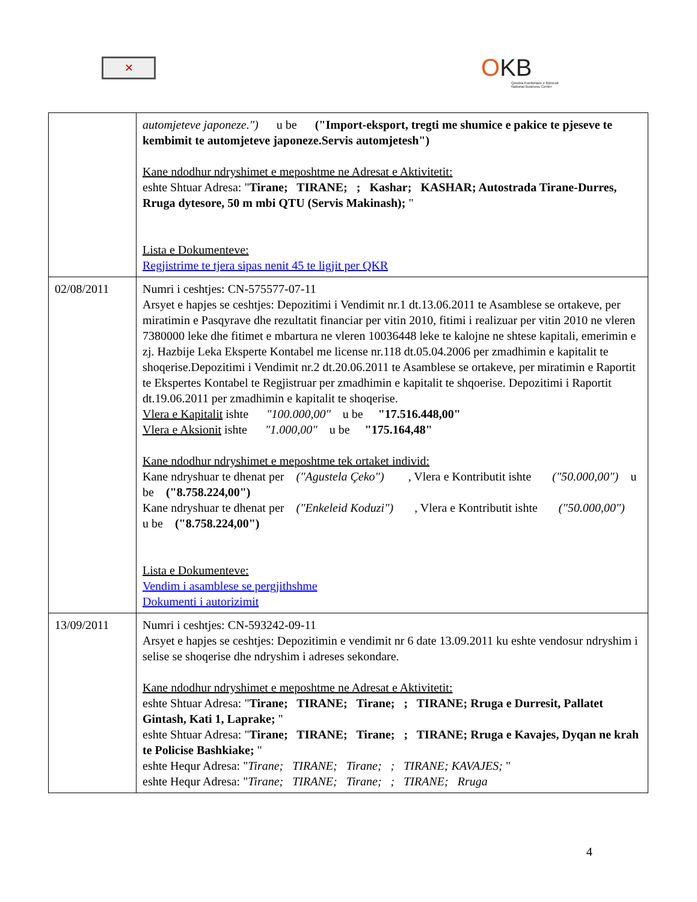✕
OKB
Qendra Kombëtare e Biznesit
National Business Center
| | automjeteve japoneze.") u be ("Import-eksport, tregti me shumice e pakice te pjeseve te kembimit te automjeteve japoneze.Servis automjetesh") Kane ndodhur ndryshimet e meposhtme ne Adresat e Aktivitetit: eshte Shtuar Adresa: " Tirane; TIRANE; ; Kashar; KASHAR; Autostrada Tirane-Durres, Rruga dytesore, 50 m mbi QTU (Servis Makinash); " Lista e Dokumenteve: Regjistrime te tjera sipas nenit 45 te ligjit per QKR |
| 02/08/2011 | Numri i ceshtjes: CN-575577-07-11 Arsyet e hapjes se ceshtjes: Depozitimi i Vendimit nr.1 dt.13.06.2011 te Asamblese se ortakeve, per miratimin e Pasqyrave dhe rezultatit financiar per vitin 2010, fitimi i realizuar per vitin 2010 ne vleren 7380000 leke dhe fitimet e mbartura ne vleren 10036448 leke te kalojne ne shtese kapitali, emerimin e zj. Hazbije Leka Eksperte Kontabel me license nr.118 dt.05.04.2006 per zmadhimin e kapitalit te shoqerise.Depozitimi i Vendimit nr.2 dt.20.06.2011 te Asamblese se ortakeve, per miratimin e Raportit te Ekspertes Kontabel te Regjistruar per zmadhimin e kapitalit te shqoerise. Depozitimi i Raportit dt.19.06.2011 per zmadhimin e kapitalit te shoqerise. Vlera e Kapitalit ishte "100.000,00" u be "17.516.448,00" Vlera e Aksionit ishte "1.000,00" u be "175.164,48" Kane ndodhur ndryshimet e meposhtme tek ortaket individ: Kane ndryshuar te dhenat per ("Agustela Çeko") , Vlera e Kontributit ishte ("50.000,00") u be ("8.758.224,00") Kane ndryshuar te dhenat per ("Enkeleid Koduzi") , Vlera e Kontributit ishte ("50.000,00") u be ("8.758.224,00") Lista e Dokumenteve: Vendim i asamblese se pergjithshme Dokumenti i autorizimit |
| 13/09/2011 | Numri i ceshtjes: CN-593242-09-11 Arsyet e hapjes se ceshtjes: Depozitimin e vendimit nr 6 date 13.09.2011 ku eshte vendosur ndryshim i selise se shoqerise dhe ndryshim i adreses sekondare. Kane ndodhur ndryshimet e meposhtme ne Adresat e Aktivitetit: eshte Shtuar Adresa: " Tirane; TIRANE; Tirane; ; TIRANE; Rruga e Durresit, Pallatet Gintash, Kati 1, Laprake; " eshte Shtuar Adresa: " Tirane; TIRANE; Tirane; ; TIRANE; Rruga e Kavajes, Dyqan ne krah te Policise Bashkiake; " eshte Hequr Adresa: " Tirane; TIRANE; Tirane; ; TIRANE; KAVAJES; " eshte Hequr Adresa: " Tirane; TIRANE; Tirane; ; TIRANE; Rruga |
4